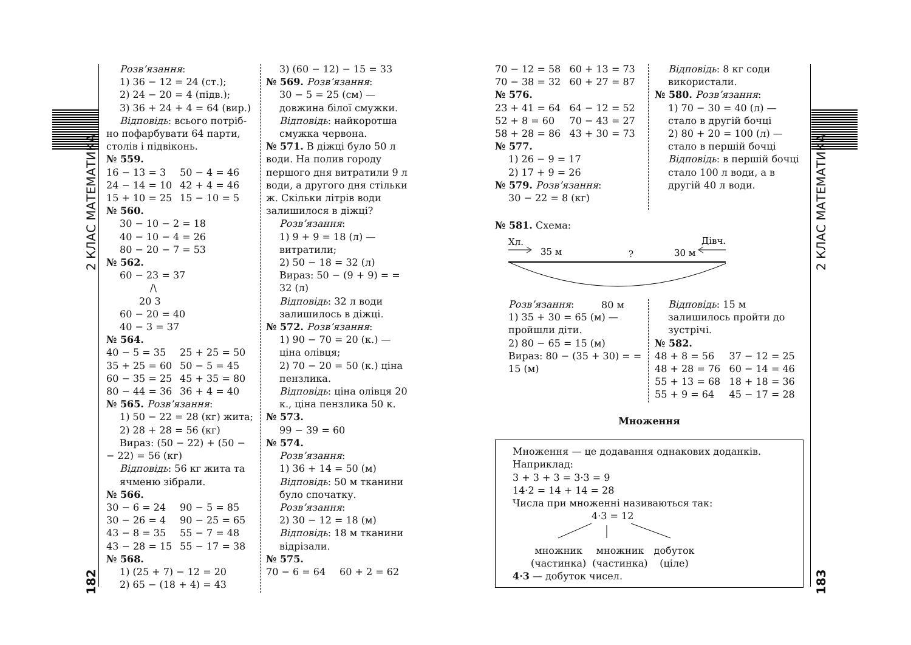2 КЛАС МАТЕМАТИКА
182
2 КЛАС МАТЕМАТИКА
183
Розв’язання:
1) 36 − 12 = 24 (ст.);
2) 24 − 20 = 4 (підв.);
3) 36 + 24 + 4 = 64 (вир.)
Відповідь: всього потріб-
но пофарбувати 64 парти, столів і підвіконь.
№ 559.
16 − 13 = 3 50 − 4 = 46
24 − 14 = 10 42 + 4 = 46
15 + 10 = 25 15 − 10 = 5
№ 560.
30 − 10 − 2 = 18
40 − 10 − 4 = 26
80 − 20 − 7 = 53
№ 562.
60 − 23 = 37
/\
20 3
60 − 20 = 40
40 − 3 = 37
№ 564.
40 − 5 = 35 25 + 25 = 50
35 + 25 = 60 50 − 5 = 45
60 − 35 = 25 45 + 35 = 80
80 − 44 = 36 36 + 4 = 40
№ 565. Розв’язання:
1) 50 − 22 = 28 (кг) жита;
2) 28 + 28 = 56 (кг)
Вираз: (50 − 22) + (50 −
− 22) = 56 (кг)
Відповідь: 56 кг жита та ячменю зібрали.
№ 566.
30 − 6 = 24 90 − 5 = 85
30 − 26 = 4 90 − 25 = 65
43 − 8 = 35 55 − 7 = 48
43 − 28 = 15 55 − 17 = 38
№ 568.
1) (25 + 7) − 12 = 20
2) 65 − (18 + 4) = 43
3) (60 − 12) − 15 = 33
№ 569. Розв’язання:
30 − 5 = 25 (см) — довжина білої смужки.
Відповідь: найкоротша смужка червона.
№ 571. В діжці було 50 л води. На полив городу першого дня витратили 9 л води, а другого дня стільки ж. Скільки літрів води залишилося в діжці?
Розв’язання:
1) 9 + 9 = 18 (л) — витратили;
2) 50 − 18 = 32 (л)
Вираз: 50 − (9 + 9) = = 32 (л)
Відповідь: 32 л води залишилось в діжці.
№ 572. Розв’язання:
1) 90 − 70 = 20 (к.) — ціна олівця;
2) 70 − 20 = 50 (к.) ціна пензлика.
Відповідь: ціна олівця 20 к., ціна пензлика 50 к.
№ 573.
99 − 39 = 60
№ 574.
Розв’язання:
1) 36 + 14 = 50 (м)
Відповідь: 50 м тканини було спочатку.
Розв’язання:
2) 30 − 12 = 18 (м)
Відповідь: 18 м тканини відрізали.
№ 575.
70 − 6 = 64 60 + 2 = 62
70 − 12 = 58 60 + 13 = 73
70 − 38 = 32 60 + 27 = 87
№ 576.
23 + 41 = 64 64 − 12 = 52
52 + 8 = 60 70 − 43 = 27
58 + 28 = 86 43 + 30 = 73
№ 577.
1) 26 − 9 = 17
2) 17 + 9 = 26
№ 579. Розв’язання:
30 − 22 = 8 (кг)
Відповідь: 8 кг соди використали.
№ 580. Розв’язання:
1) 70 − 30 = 40 (л) — стало в другій бочці
2) 80 + 20 = 100 (л) — стало в першій бочці
Відповідь: в першій бочці стало 100 л води, а в другій 40 л води.
№ 581. Схема:
Хл.
35 м
?
30 м
Дівч.
80 м
Розв’язання:
1) 35 + 30 = 65 (м) — пройшли діти.
2) 80 − 65 = 15 (м)
Вираз: 80 − (35 + 30) = = 15 (м)
Відповідь: 15 м залишилось пройти до зустрічі.
№ 582.
48 + 8 = 56 37 − 12 = 25
48 + 28 = 76 60 − 14 = 46
55 + 13 = 68 18 + 18 = 36
55 + 9 = 64 45 − 17 = 28
Множення
Множення — це додавання однакових доданків.
Наприклад:
3 + 3 + 3 = 3·3 = 9
14·2 = 14 + 14 = 28
Числа при множенні називаються так:
4·3 = 12
множник
(частинка)
множник
(частинка)
добуток
(ціле)
4·3 — добуток чисел.